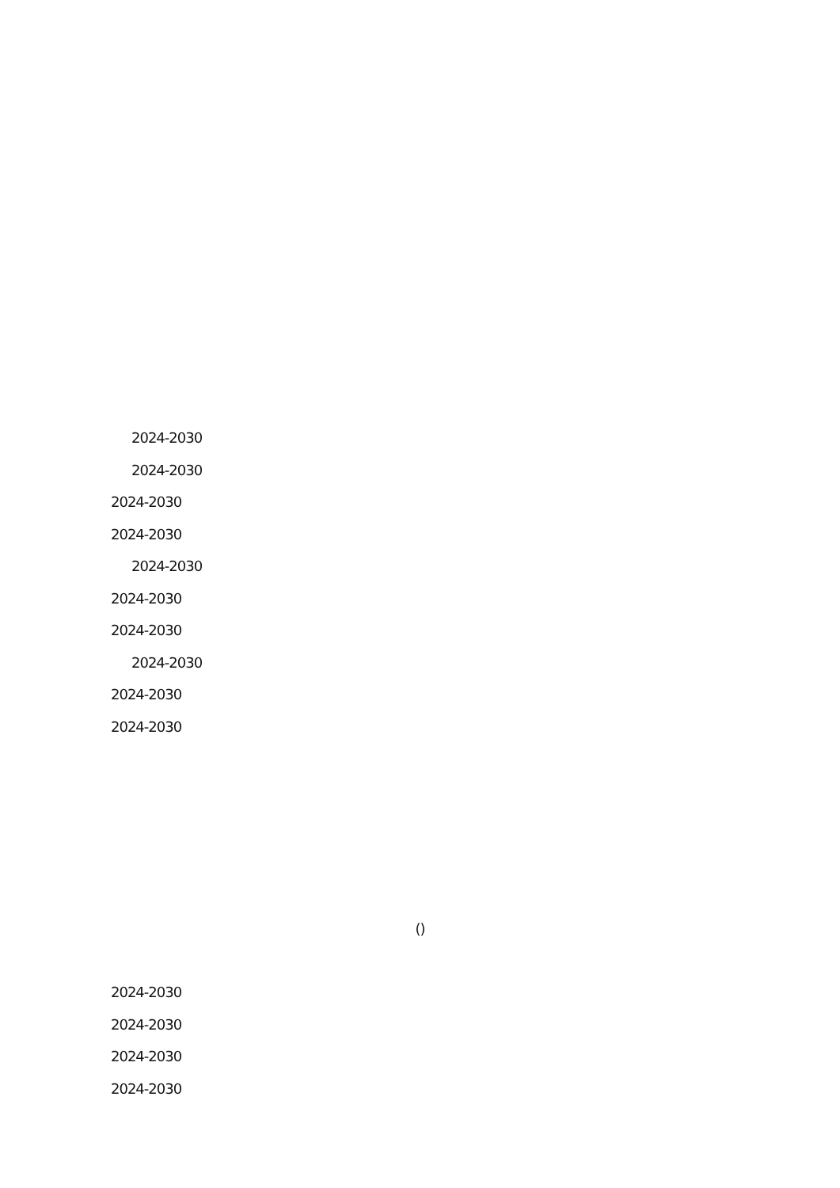2024-2030
2024-2030
2024-2030
2024-2030
2024-2030
2024-2030
2024-2030
2024-2030
2024-2030
2024-2030
()
2024-2030
2024-2030
2024-2030
2024-2030